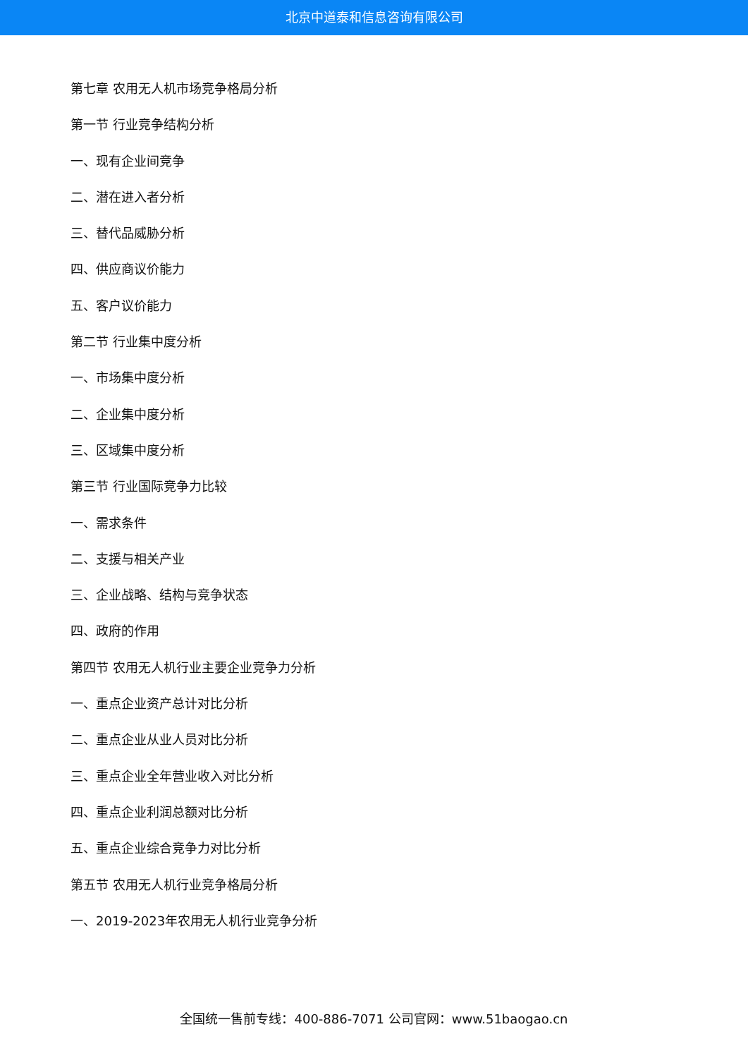北京中道泰和信息咨询有限公司
第七章 农用无人机市场竞争格局分析
第一节 行业竞争结构分析
一、现有企业间竞争
二、潜在进入者分析
三、替代品威胁分析
四、供应商议价能力
五、客户议价能力
第二节 行业集中度分析
一、市场集中度分析
二、企业集中度分析
三、区域集中度分析
第三节 行业国际竞争力比较
一、需求条件
二、支援与相关产业
三、企业战略、结构与竞争状态
四、政府的作用
第四节 农用无人机行业主要企业竞争力分析
一、重点企业资产总计对比分析
二、重点企业从业人员对比分析
三、重点企业全年营业收入对比分析
四、重点企业利润总额对比分析
五、重点企业综合竞争力对比分析
第五节 农用无人机行业竞争格局分析
一、2019-2023年农用无人机行业竞争分析
全国统一售前专线：400-886-7071 公司官网：www.51baogao.cn